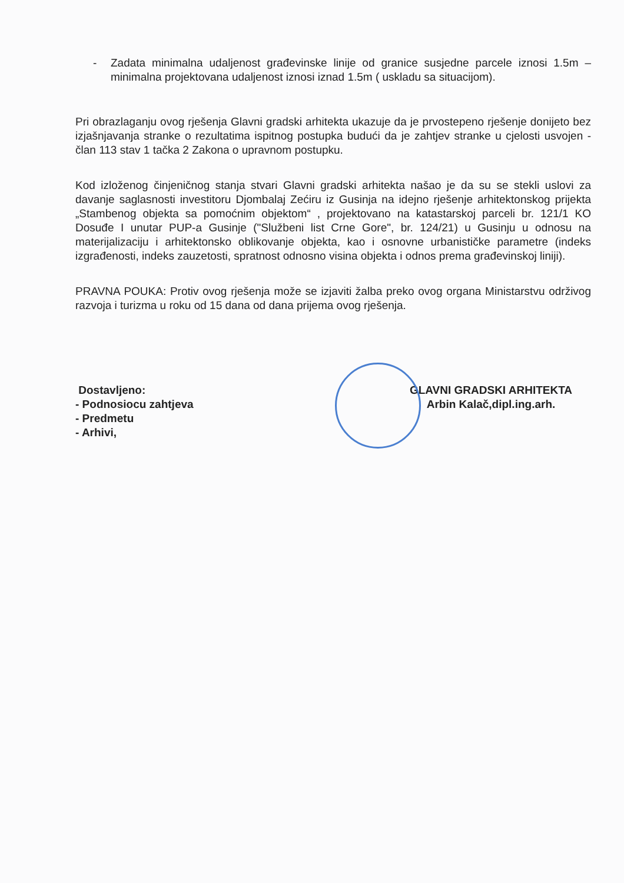- Zadata minimalna udaljenost građevinske linije od granice susjedne parcele iznosi 1.5m – minimalna projektovana udaljenost iznosi iznad 1.5m ( uskladu sa situacijom).
Pri obrazlaganju ovog rješenja Glavni gradski arhitekta ukazuje da je prvostepeno rješenje donijeto bez izjašnjavanja stranke o rezultatima ispitnog postupka budući da je zahtjev stranke u cjelosti usvojen - član 113 stav 1 tačka 2 Zakona o upravnom postupku.
Kod izloženog činjeničnog stanja stvari Glavni gradski arhitekta našao je da su se stekli uslovi za davanje saglasnosti investitoru Djombalaj Zećiru iz Gusinja na idejno rješenje arhitektonskog prijekta „Stambenog objekta sa pomoćnim objektom“ , projektovano na katastarskoj parceli br. 121/1 KO Dosuđe I unutar PUP-a Gusinje ("Službeni list Crne Gore", br. 124/21) u Gusinju u odnosu na materijalizaciju i arhitektonsko oblikovanje objekta, kao i osnovne urbanističke parametre (indeks izgrađenosti, indeks zauzetosti, spratnost odnosno visina objekta i odnos prema građevinskoj liniji).
PRAVNA POUKA: Protiv ovog rješenja može se izjaviti žalba preko ovog organa Ministarstvu održivog razvoja i turizma u roku od 15 dana od dana prijema ovog rješenja.
Dostavljeno:
- Podnosiocu zahtjeva
- Predmetu
- Arhivi,
GLAVNI GRADSKI ARHITEKTA
Arbin Kalač,dipl.ing.arh.